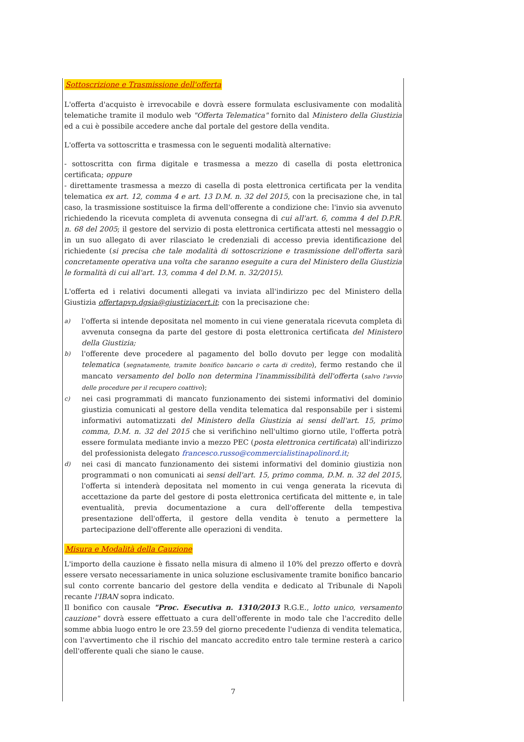Sottoscrizione e Trasmissione dell'offerta
L'offerta d'acquisto è irrevocabile e dovrà essere formulata esclusivamente con modalità telematiche tramite il modulo web "Offerta Telematica" fornito dal Ministero della Giustizia ed a cui è possibile accedere anche dal portale del gestore della vendita.
L'offerta va sottoscritta e trasmessa con le seguenti modalità alternative:
- sottoscritta con firma digitale e trasmessa a mezzo di casella di posta elettronica certificata; oppure
- direttamente trasmessa a mezzo di casella di posta elettronica certificata per la vendita telematica ex art. 12, comma 4 e art. 13 D.M. n. 32 del 2015, con la precisazione che, in tal caso, la trasmissione sostituisce la firma dell'offerente a condizione che: l'invio sia avvenuto richiedendo la ricevuta completa di avvenuta consegna di cui all'art. 6, comma 4 del D.P.R. n. 68 del 2005; il gestore del servizio di posta elettronica certificata attesti nel messaggio o in un suo allegato di aver rilasciato le credenziali di accesso previa identificazione del richiedente (si precisa che tale modalità di sottoscrizione e trasmissione dell'offerta sarà concretamente operativa una volta che saranno eseguite a cura del Ministero della Giustizia le formalità di cui all'art. 13, comma 4 del D.M. n. 32/2015).
L'offerta ed i relativi documenti allegati va inviata all'indirizzo pec del Ministero della Giustizia offertapvp.dgsia@giustiziacert.it; con la precisazione che:
a)
l'offerta si intende depositata nel momento in cui viene generatala ricevuta completa di avvenuta consegna da parte del gestore di posta elettronica certificata del Ministero della Giustizia;
b)
l'offerente deve procedere al pagamento del bollo dovuto per legge con modalità telematica (segnatamente, tramite bonifico bancario o carta di credito), fermo restando che il mancato versamento del bollo non determina l'inammissibilità dell'offerta (salvo l'avvio delle procedure per il recupero coattivo);
c)
nei casi programmati di mancato funzionamento dei sistemi informativi del dominio giustizia comunicati al gestore della vendita telematica dal responsabile per i sistemi informativi automatizzati del Ministero della Giustizia ai sensi dell'art. 15, primo comma, D.M. n. 32 del 2015 che si verifichino nell'ultimo giorno utile, l'offerta potrà essere formulata mediante invio a mezzo PEC (posta elettronica certificata) all'indirizzo del professionista delegato francesco.russo@commercialistinapolinord.it;
d)
nei casi di mancato funzionamento dei sistemi informativi del dominio giustizia non programmati o non comunicati ai sensi dell'art. 15, primo comma, D.M. n. 32 del 2015, l'offerta si intenderà depositata nel momento in cui venga generata la ricevuta di accettazione da parte del gestore di posta elettronica certificata del mittente e, in tale eventualità, previa documentazione a cura dell'offerente della tempestiva presentazione dell'offerta, il gestore della vendita è tenuto a permettere la partecipazione dell'offerente alle operazioni di vendita.
Misura e Modalità della Cauzione
L'importo della cauzione è fissato nella misura di almeno il 10% del prezzo offerto e dovrà essere versato necessariamente in unica soluzione esclusivamente tramite bonifico bancario sul conto corrente bancario del gestore della vendita e dedicato al Tribunale di Napoli recante l'IBAN sopra indicato.
Il bonifico con causale "Proc. Esecutiva n. 1310/2013 R.G.E., lotto unico, versamento cauzione" dovrà essere effettuato a cura dell'offerente in modo tale che l'accredito delle somme abbia luogo entro le ore 23.59 del giorno precedente l'udienza di vendita telematica, con l'avvertimento che il rischio del mancato accredito entro tale termine resterà a carico dell'offerente quali che siano le cause.
7